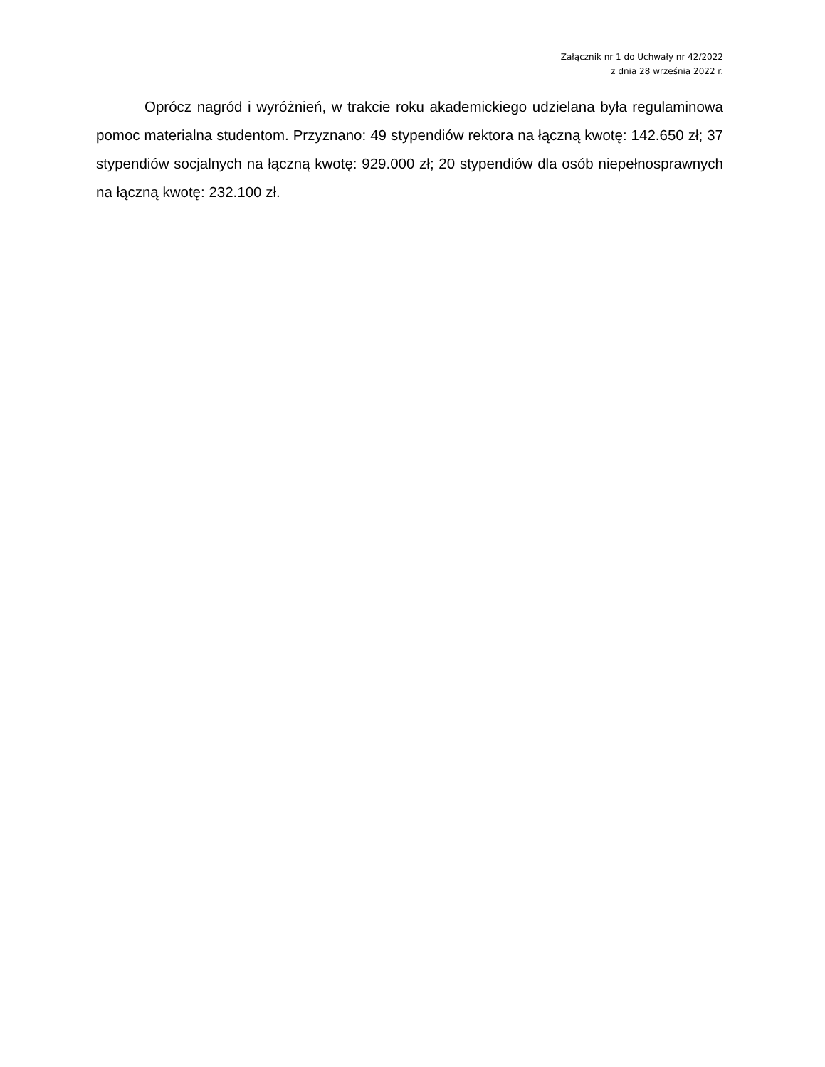Załącznik nr 1 do Uchwały nr 42/2022
z dnia 28 września 2022 r.
Oprócz nagród i wyróżnień, w trakcie roku akademickiego udzielana była regulaminowa pomoc materialna studentom. Przyznano: 49 stypendiów rektora na łączną kwotę: 142.650 zł; 37 stypendiów socjalnych na łączną kwotę: 929.000 zł; 20 stypendiów dla osób niepełnosprawnych na łączną kwotę: 232.100 zł.